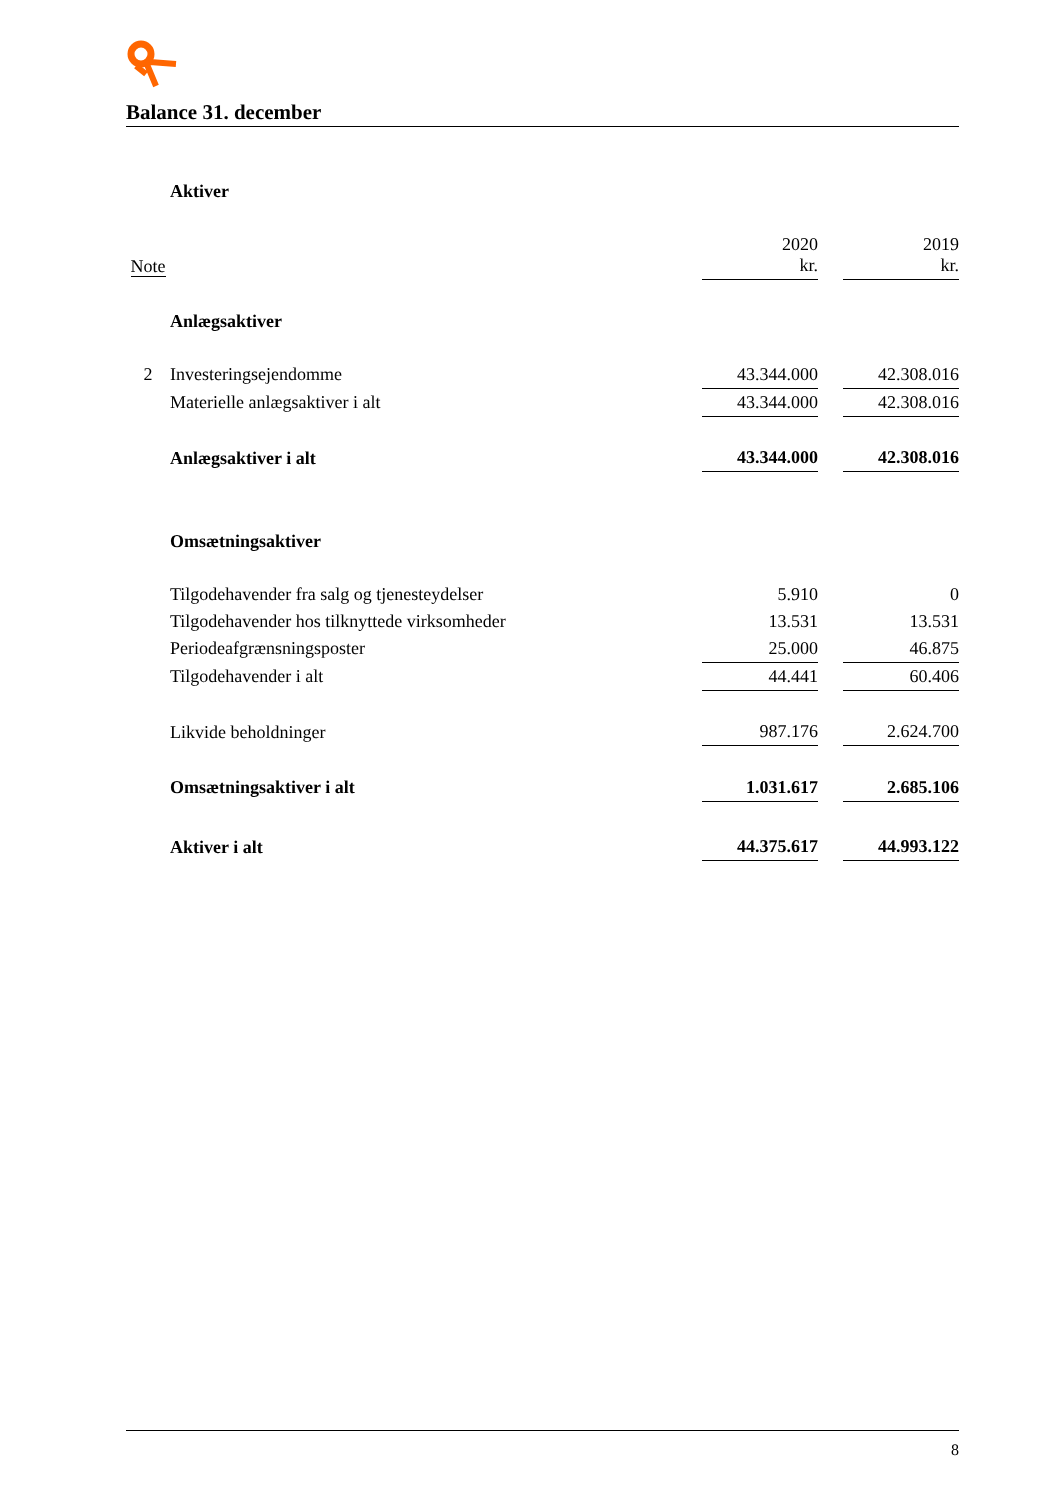Balance 31. december
| | Aktiver | | | |
| Note | | 2020 kr. | | 2019 kr. |
| | Anlægsaktiver | | | |
| 2 | Investeringsejendomme | 43.344.000 | | 42.308.016 |
| | Materielle anlægsaktiver i alt | 43.344.000 | | 42.308.016 |
| | Anlægsaktiver i alt | 43.344.000 | | 42.308.016 |
| | Omsætningsaktiver | | | |
| | Tilgodehavender fra salg og tjenesteydelser | 5.910 | | 0 |
| | Tilgodehavender hos tilknyttede virksomheder | 13.531 | | 13.531 |
| | Periodeafgrænsningsposter | 25.000 | | 46.875 |
| | Tilgodehavender i alt | 44.441 | | 60.406 |
| | Likvide beholdninger | 987.176 | | 2.624.700 |
| | Omsætningsaktiver i alt | 1.031.617 | | 2.685.106 |
| | Aktiver i alt | 44.375.617 | | 44.993.122 |
8